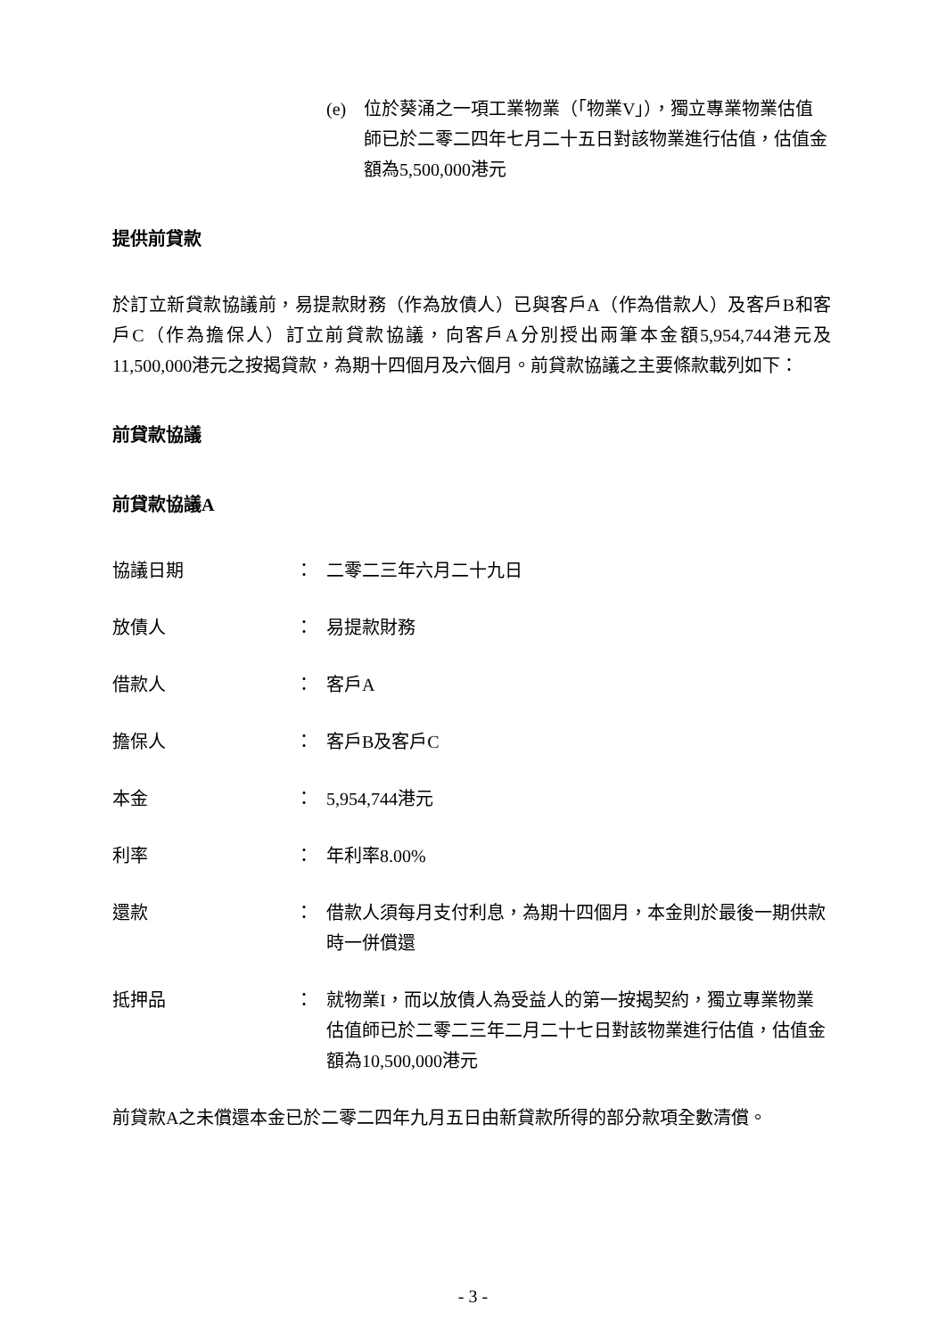(e) 位於葵涌之一項工業物業（「物業V」），獨立專業物業估值師已於二零二四年七月二十五日對該物業進行估值，估值金額為5,500,000港元
提供前貸款
於訂立新貸款協議前，易提款財務（作為放債人）已與客戶A（作為借款人）及客戶B和客戶C（作為擔保人）訂立前貸款協議，向客戶A分別授出兩筆本金額5,954,744港元及11,500,000港元之按揭貸款，為期十四個月及六個月。前貸款協議之主要條款載列如下：
前貸款協議
前貸款協議A
協議日期 ： 二零二三年六月二十九日
放債人 ： 易提款財務
借款人 ： 客戶A
擔保人 ： 客戶B及客戶C
本金 ： 5,954,744港元
利率 ： 年利率8.00%
還款 ： 借款人須每月支付利息，為期十四個月，本金則於最後一期供款時一併償還
抵押品 ： 就物業I，而以放債人為受益人的第一按揭契約，獨立專業物業估值師已於二零二三年二月二十七日對該物業進行估值，估值金額為10,500,000港元
前貸款A之未償還本金已於二零二四年九月五日由新貸款所得的部分款項全數清償。
- 3 -